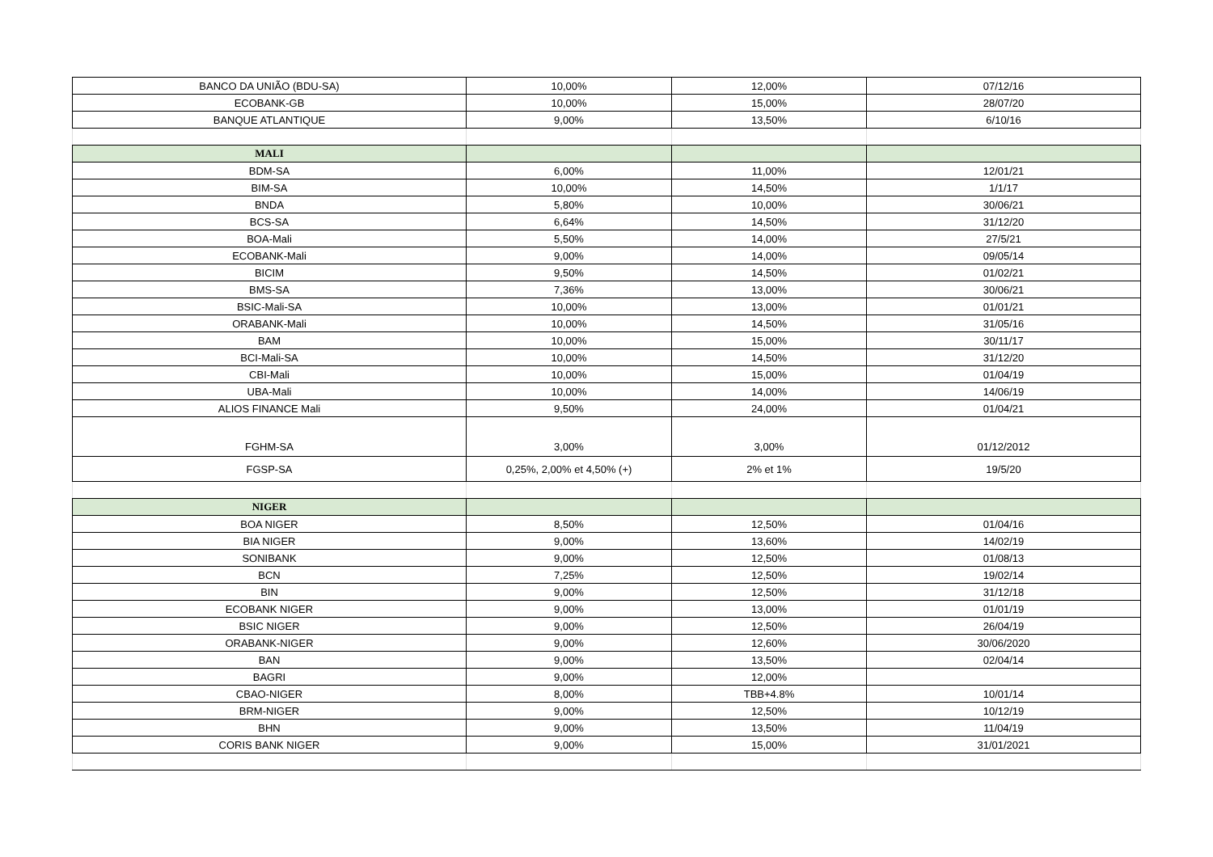| BANCO DA UNIÃO (BDU-SA) | 10,00% | 12,00% | 07/12/16 |
| ECOBANK-GB | 10,00% | 15,00% | 28/07/20 |
| BANQUE ATLANTIQUE | 9,00% | 13,50% | 6/10/16 |
| MALI | | | |
| BDM-SA | 6,00% | 11,00% | 12/01/21 |
| BIM-SA | 10,00% | 14,50% | 1/1/17 |
| BNDA | 5,80% | 10,00% | 30/06/21 |
| BCS-SA | 6,64% | 14,50% | 31/12/20 |
| BOA-Mali | 5,50% | 14,00% | 27/5/21 |
| ECOBANK-Mali | 9,00% | 14,00% | 09/05/14 |
| BICIM | 9,50% | 14,50% | 01/02/21 |
| BMS-SA | 7,36% | 13,00% | 30/06/21 |
| BSIC-Mali-SA | 10,00% | 13,00% | 01/01/21 |
| ORABANK-Mali | 10,00% | 14,50% | 31/05/16 |
| BAM | 10,00% | 15,00% | 30/11/17 |
| BCI-Mali-SA | 10,00% | 14,50% | 31/12/20 |
| CBI-Mali | 10,00% | 15,00% | 01/04/19 |
| UBA-Mali | 10,00% | 14,00% | 14/06/19 |
| ALIOS FINANCE Mali | 9,50% | 24,00% | 01/04/21 |
| FGHM-SA | 3,00% | 3,00% | 01/12/2012 |
| FGSP-SA | 0,25%, 2,00% et 4,50% (+) | 2% et 1% | 19/5/20 |
| NIGER | | | |
| BOA NIGER | 8,50% | 12,50% | 01/04/16 |
| BIA NIGER | 9,00% | 13,60% | 14/02/19 |
| SONIBANK | 9,00% | 12,50% | 01/08/13 |
| BCN | 7,25% | 12,50% | 19/02/14 |
| BIN | 9,00% | 12,50% | 31/12/18 |
| ECOBANK NIGER | 9,00% | 13,00% | 01/01/19 |
| BSIC NIGER | 9,00% | 12,50% | 26/04/19 |
| ORABANK-NIGER | 9,00% | 12,60% | 30/06/2020 |
| BAN | 9,00% | 13,50% | 02/04/14 |
| BAGRI | 9,00% | 12,00% | |
| CBAO-NIGER | 8,00% | TBB+4.8% | 10/01/14 |
| BRM-NIGER | 9,00% | 12,50% | 10/12/19 |
| BHN | 9,00% | 13,50% | 11/04/19 |
| CORIS BANK NIGER | 9,00% | 15,00% | 31/01/2021 |